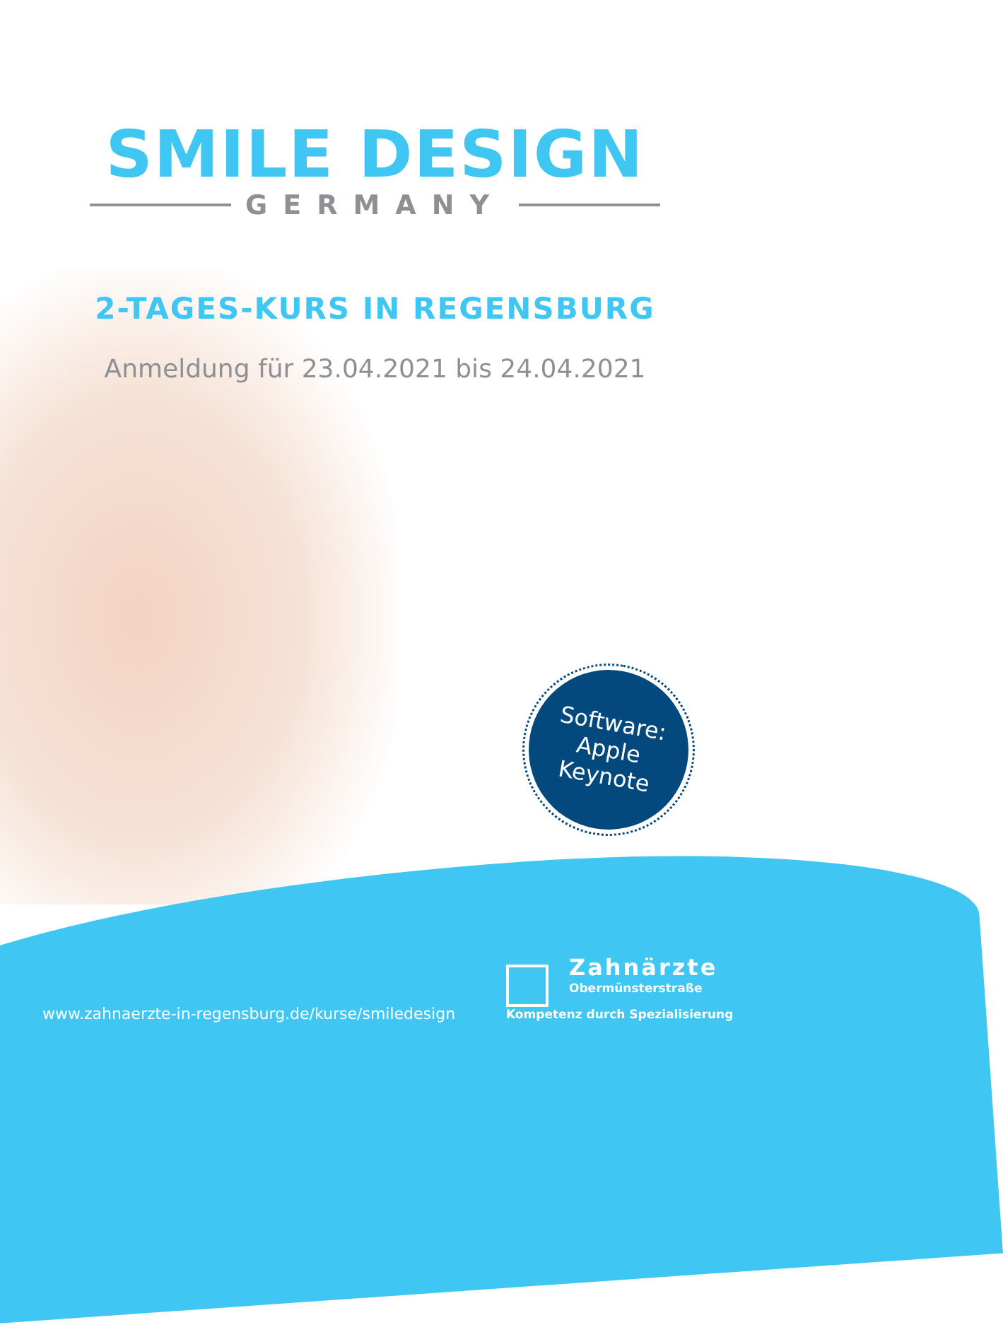SMILE DESIGN
GERMANY
2-TAGES-KURS IN REGENSBURG
Anmeldung für 23.04.2021 bis 24.04.2021
Software:
Apple
Keynote
Zahnärzte
Obermünsterstraße
www.zahnaerzte-in-regensburg.de/kurse/smiledesign
Kompetenz durch Spezialisierung